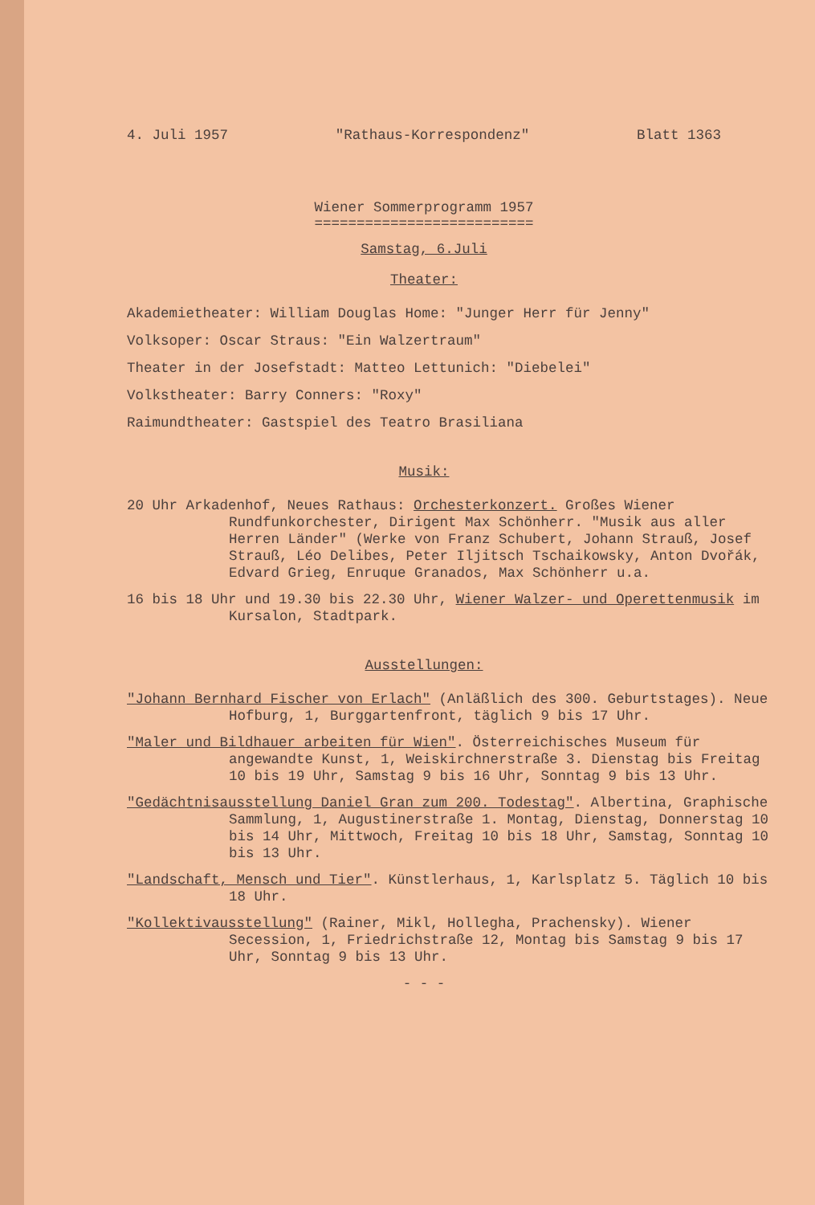4. Juli 1957 "Rathaus-Korrespondenz" Blatt 1363
Wiener Sommerprogramm 1957
==========================
Samstag, 6.Juli
Theater:
Akademietheater: William Douglas Home: "Junger Herr für Jenny"
Volksoper: Oscar Straus: "Ein Walzertraum"
Theater in der Josefstadt: Matteo Lettunich: "Diebelei"
Volkstheater: Barry Conners: "Roxy"
Raimundtheater: Gastspiel des Teatro Brasiliana
Musik:
20 Uhr Arkadenhof, Neues Rathaus: Orchesterkonzert. Großes Wiener Rundfunkorchester, Dirigent Max Schönherr. "Musik aus aller Herren Länder" (Werke von Franz Schubert, Johann Strauß, Josef Strauß, Léo Delibes, Peter Iljitsch Tschaikowsky, Anton Dvořák, Edvard Grieg, Enruque Granados, Max Schönherr u.a.
16 bis 18 Uhr und 19.30 bis 22.30 Uhr, Wiener Walzer- und Operettenmusik im Kursalon, Stadtpark.
Ausstellungen:
"Johann Bernhard Fischer von Erlach" (Anläßlich des 300. Geburtstages). Neue Hofburg, 1, Burggartenfront, täglich 9 bis 17 Uhr.
"Maler und Bildhauer arbeiten für Wien". Österreichisches Museum für angewandte Kunst, 1, Weiskirchnerstraße 3. Dienstag bis Freitag 10 bis 19 Uhr, Samstag 9 bis 16 Uhr, Sonntag 9 bis 13 Uhr.
"Gedächtnisausstellung Daniel Gran zum 200. Todestag". Albertina, Graphische Sammlung, 1, Augustinerstraße 1. Montag, Dienstag, Donnerstag 10 bis 14 Uhr, Mittwoch, Freitag 10 bis 18 Uhr, Samstag, Sonntag 10 bis 13 Uhr.
"Landschaft, Mensch und Tier". Künstlerhaus, 1, Karlsplatz 5. Täglich 10 bis 18 Uhr.
"Kollektivausstellung" (Rainer, Mikl, Hollegha, Prachensky). Wiener Secession, 1, Friedrichstraße 12, Montag bis Samstag 9 bis 17 Uhr, Sonntag 9 bis 13 Uhr.
- - -